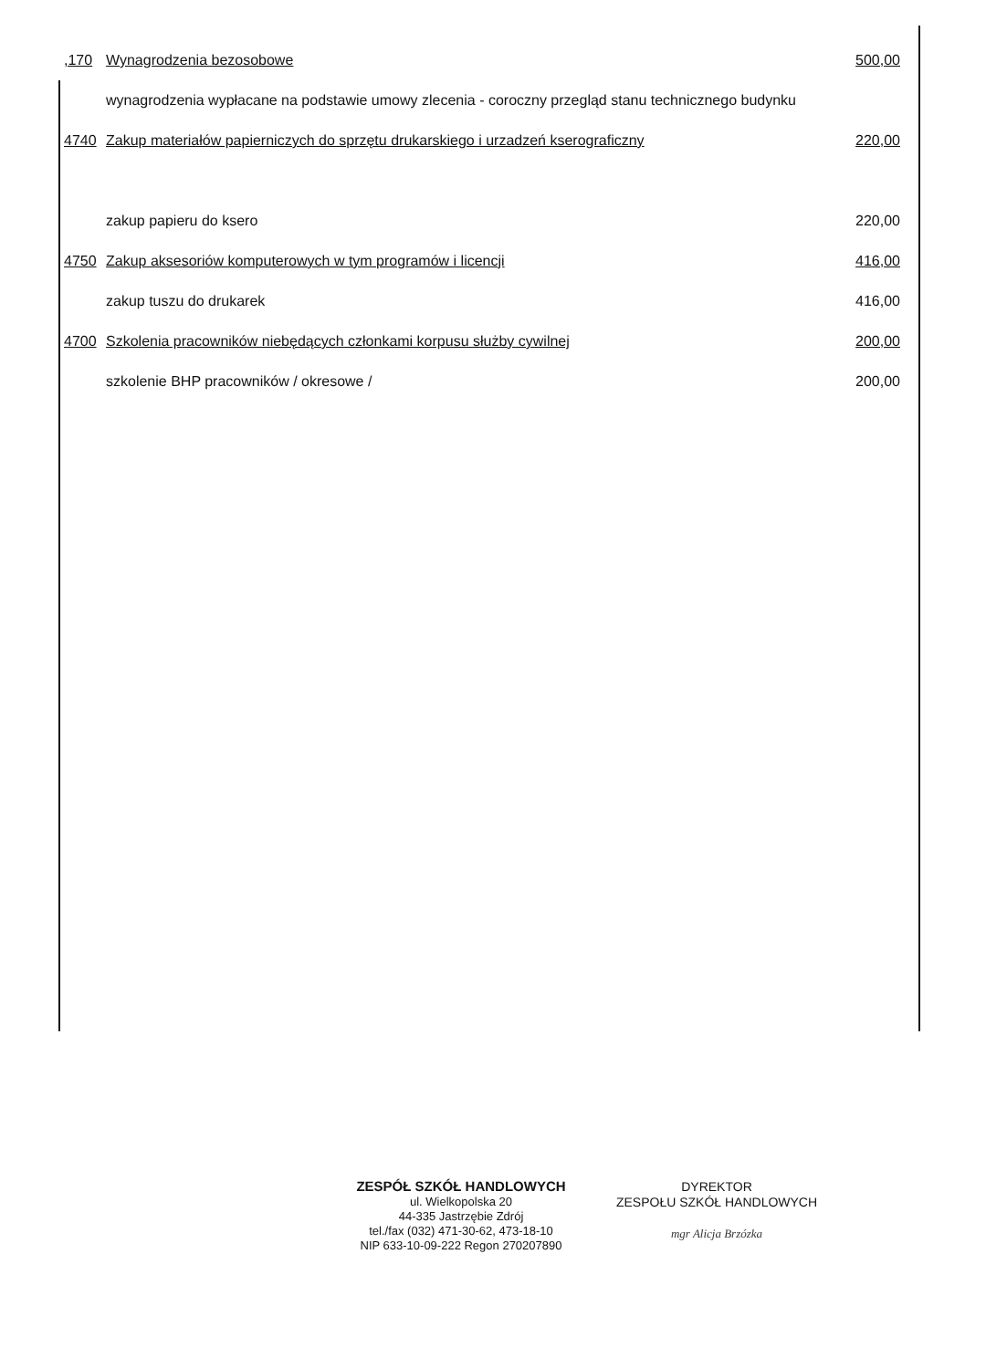| ,170 | Wynagrodzenia bezosobowe | 500,00 |
| | wynagrodzenia wypłacane na podstawie umowy zlecenia - coroczny przegląd stanu technicznego budynku | |
| 4740 | Zakup materiałów papierniczych do sprzętu drukarskiego i urzadzeń kserograficzny | 220,00 |
| | zakup papieru do ksero | 220,00 |
| 4750 | Zakup aksesoriów komputerowych w tym programów i licencji | 416,00 |
| | zakup tuszu do drukarek | 416,00 |
| 4700 | Szkolenia pracowników niebędących członkami korpusu służby cywilnej | 200,00 |
| | szkolenie BHP pracowników / okresowe / | 200,00 |
ZESPÓŁ SZKÓŁ HANDLOWYCH
ul. Wielkopolska 20
44-335 Jastrzębie Zdrój
tel./fax (032) 471-30-62, 473-18-10
NIP 633-10-09-222 Regon 270207890
DYREKTOR
ZESPOŁU SZKÓŁ HANDLOWYCH
mgr Alicja Brzózka